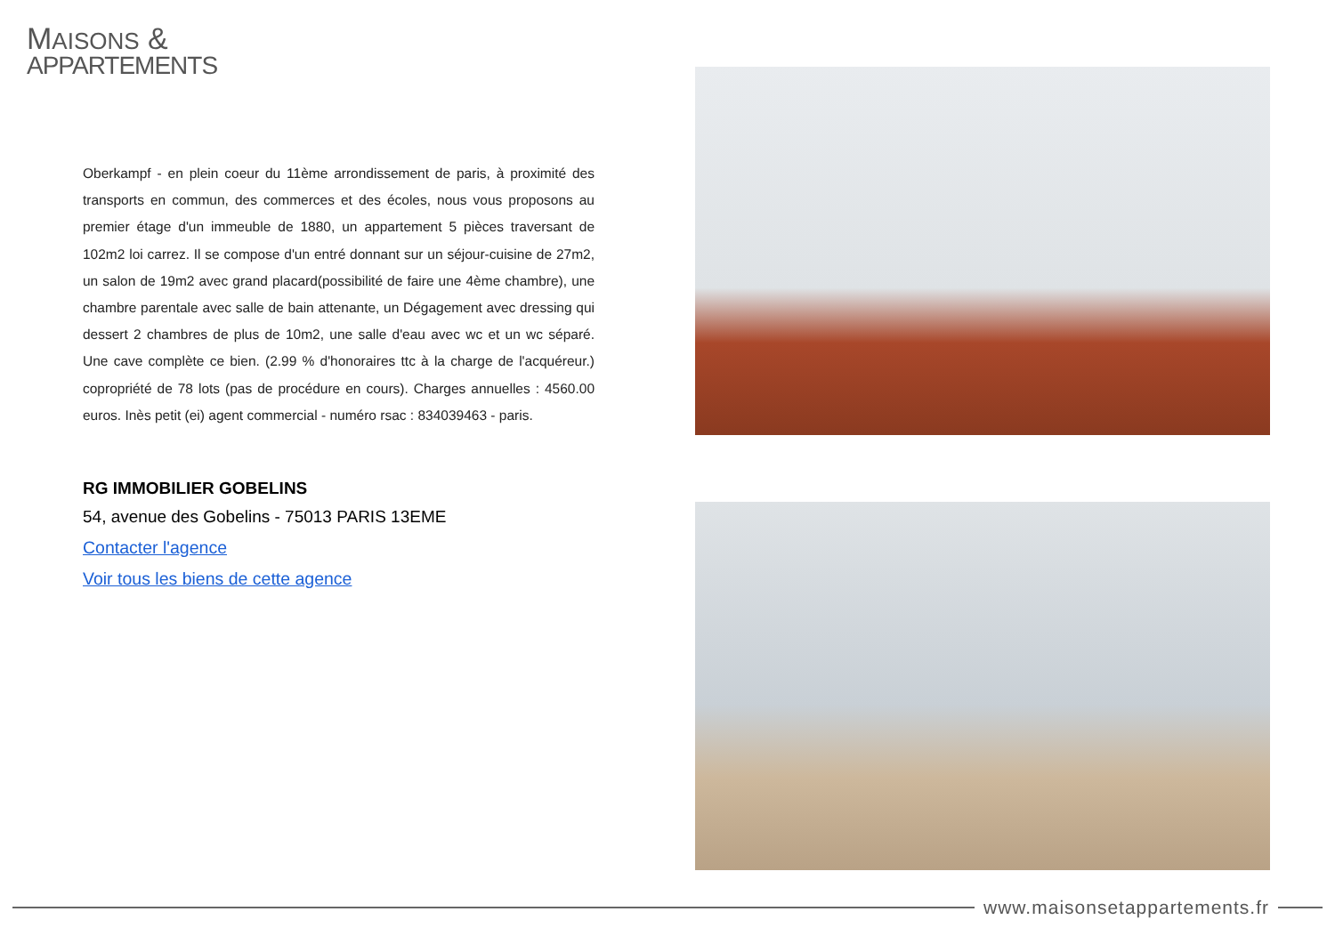MAISONS &
APPARTEMENTS
Oberkampf - en plein coeur du 11ème arrondissement de paris, à proximité des transports en commun, des commerces et des écoles, nous vous proposons au premier étage d'un immeuble de 1880, un appartement 5 pièces traversant de 102m2 loi carrez. Il se compose d'un entré donnant sur un séjour-cuisine de 27m2, un salon de 19m2 avec grand placard(possibilité de faire une 4ème chambre), une chambre parentale avec salle de bain attenante, un Dégagement avec dressing qui dessert 2 chambres de plus de 10m2, une salle d'eau avec wc et un wc séparé. Une cave complète ce bien. (2.99 % d'honoraires ttc à la charge de l'acquéreur.) copropriété de 78 lots (pas de procédure en cours). Charges annuelles : 4560.00 euros. Inès petit (ei) agent commercial - numéro rsac : 834039463 - paris.
RG IMMOBILIER GOBELINS
54, avenue des Gobelins - 75013 PARIS 13EME
Contacter l'agence
Voir tous les biens de cette agence
www.maisonsetappartements.fr